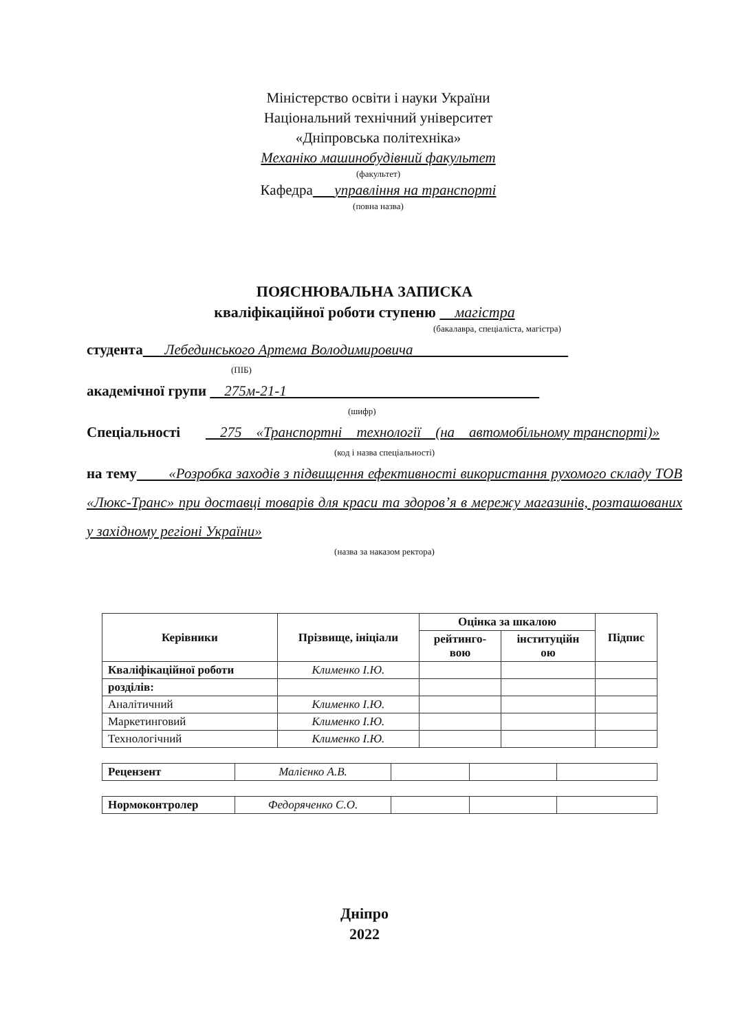Міністерство освіти і науки України
Національний технічний університет
«Дніпровська політехніка»
Механіко машинобудівний факультет
(факультет)
Кафедра управління на транспорті
(повна назва)
ПОЯСНЮВАЛЬНА ЗАПИСКА
кваліфікаційної роботи ступеню магістра
(бакалавра, спеціаліста, магістра)
студента Лебединського Артема Володимировича
(ПІБ)
академічної групи 275м-21-1
(шифр)
Спеціальності 275 «Транспортні технології (на автомобільному транспорті)»
(код і назва спеціальності)
на темy «Розробка заходів з підвищення ефективності використання рухомого складу ТОВ «Люкс-Транс» при доставці товарів для краси та здоров’я в мережу магазинів, розташованих у західному регіоні України»
(назва за наказом ректора)
| Керівники | Прізвище, ініціали | Оцінка за шкалою | | Підпис |
| --- | --- | --- | --- | --- |
| | | рейтинго- вою | інституційн ою | |
| Кваліфікаційної роботи | Клименко І.Ю. | | | |
| розділів: | | | | |
| Аналітичний | Клименко І.Ю. | | | |
| Маркетинговий | Клименко І.Ю. | | | |
| Технологічний | Клименко І.Ю. | | | |
| Рецензент | Малієнко А.В. | | | |
| Нормоконтролер | Федоряченко С.О. | | | |
Дніпро
2022